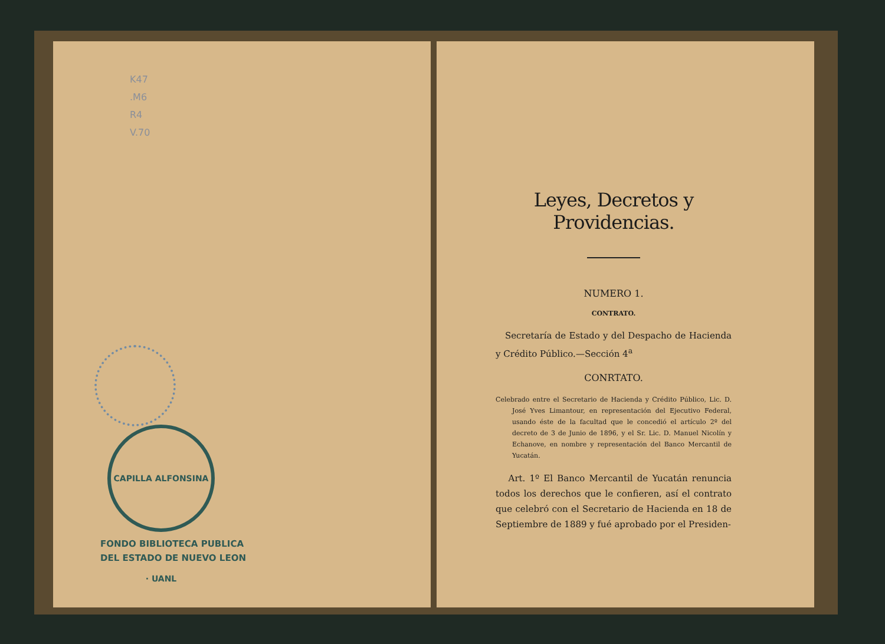K47
.M6
R4
V.70
CAPILLA ALFONSINA · UANL
FONDO BIBLIOTECA PUBLICA
DEL ESTADO DE NUEVO LEON
Leyes, Decretos y Providencias.
NUMERO 1.
CONTRATO.
Secretaría de Estado y del Despacho de Hacienda y Crédito Público.—Sección 4<sup>a</sup>
CONRTATO.
Celebrado entre el Secretario de Hacienda y Crédito Público, Lic. D. José Yves Limantour, en representación del Ejecutivo Federal, usando éste de la facultad que le concedió el artículo 2º del decreto de 3 de Junio de 1896, y el Sr. Lic. D. Manuel Nicolín y Echanove, en nombre y representación del Banco Mercantil de Yucatán.
Art. 1º El Banco Mercantil de Yucatán renuncia todos los derechos que le confieren, así el contrato que celebró con el Secretario de Hacienda en 18 de Septiembre de 1889 y fué aprobado por el Presiden-